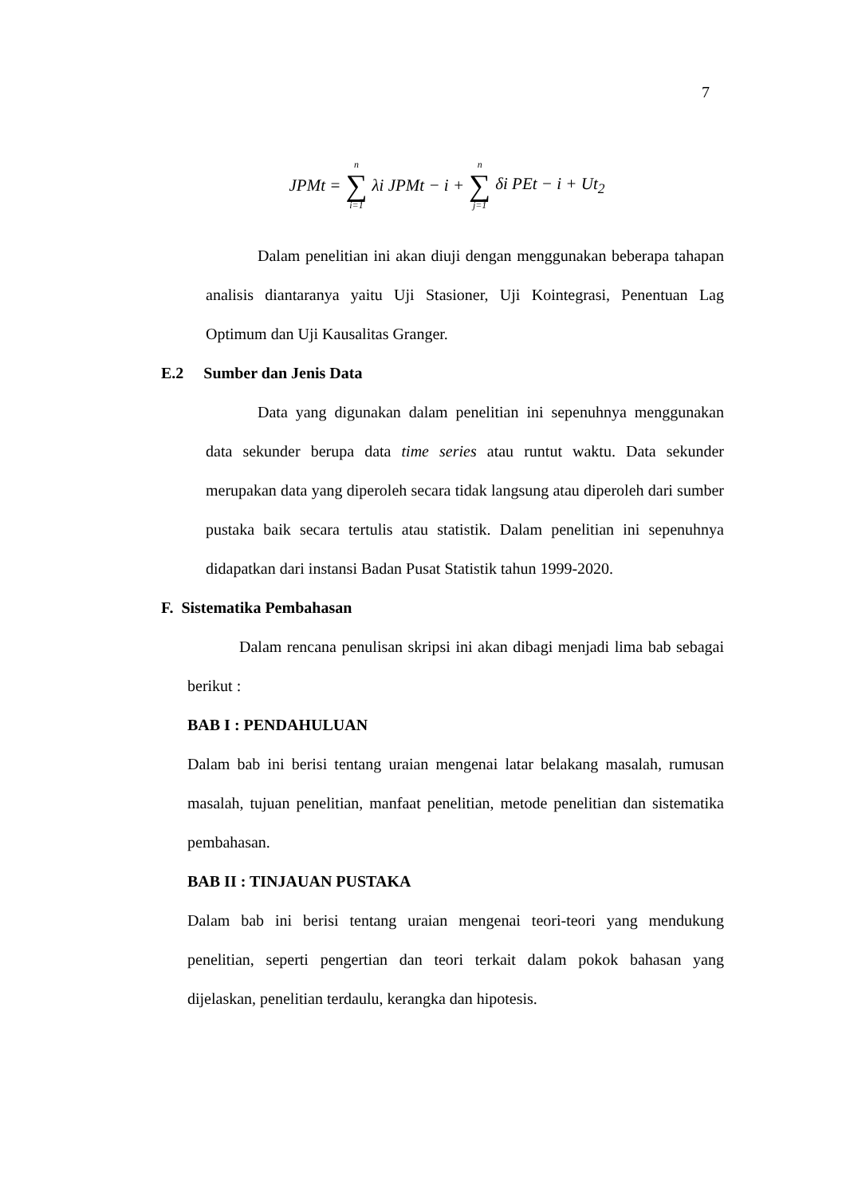7
JPMt = n ∑ i=1 λi JPMt − i + n ∑ j=1 δi PEt − i + Ut<sub>2</sub>
Dalam penelitian ini akan diuji dengan menggunakan beberapa tahapan analisis diantaranya yaitu Uji Stasioner, Uji Kointegrasi, Penentuan Lag Optimum dan Uji Kausalitas Granger.
E.2 Sumber dan Jenis Data
Data yang digunakan dalam penelitian ini sepenuhnya menggunakan data sekunder berupa data time series atau runtut waktu. Data sekunder merupakan data yang diperoleh secara tidak langsung atau diperoleh dari sumber pustaka baik secara tertulis atau statistik. Dalam penelitian ini sepenuhnya didapatkan dari instansi Badan Pusat Statistik tahun 1999-2020.
F. Sistematika Pembahasan
Dalam rencana penulisan skripsi ini akan dibagi menjadi lima bab sebagai berikut :
BAB I : PENDAHULUAN
Dalam bab ini berisi tentang uraian mengenai latar belakang masalah, rumusan masalah, tujuan penelitian, manfaat penelitian, metode penelitian dan sistematika pembahasan.
BAB II : TINJAUAN PUSTAKA
Dalam bab ini berisi tentang uraian mengenai teori-teori yang mendukung penelitian, seperti pengertian dan teori terkait dalam pokok bahasan yang dijelaskan, penelitian terdaulu, kerangka dan hipotesis.